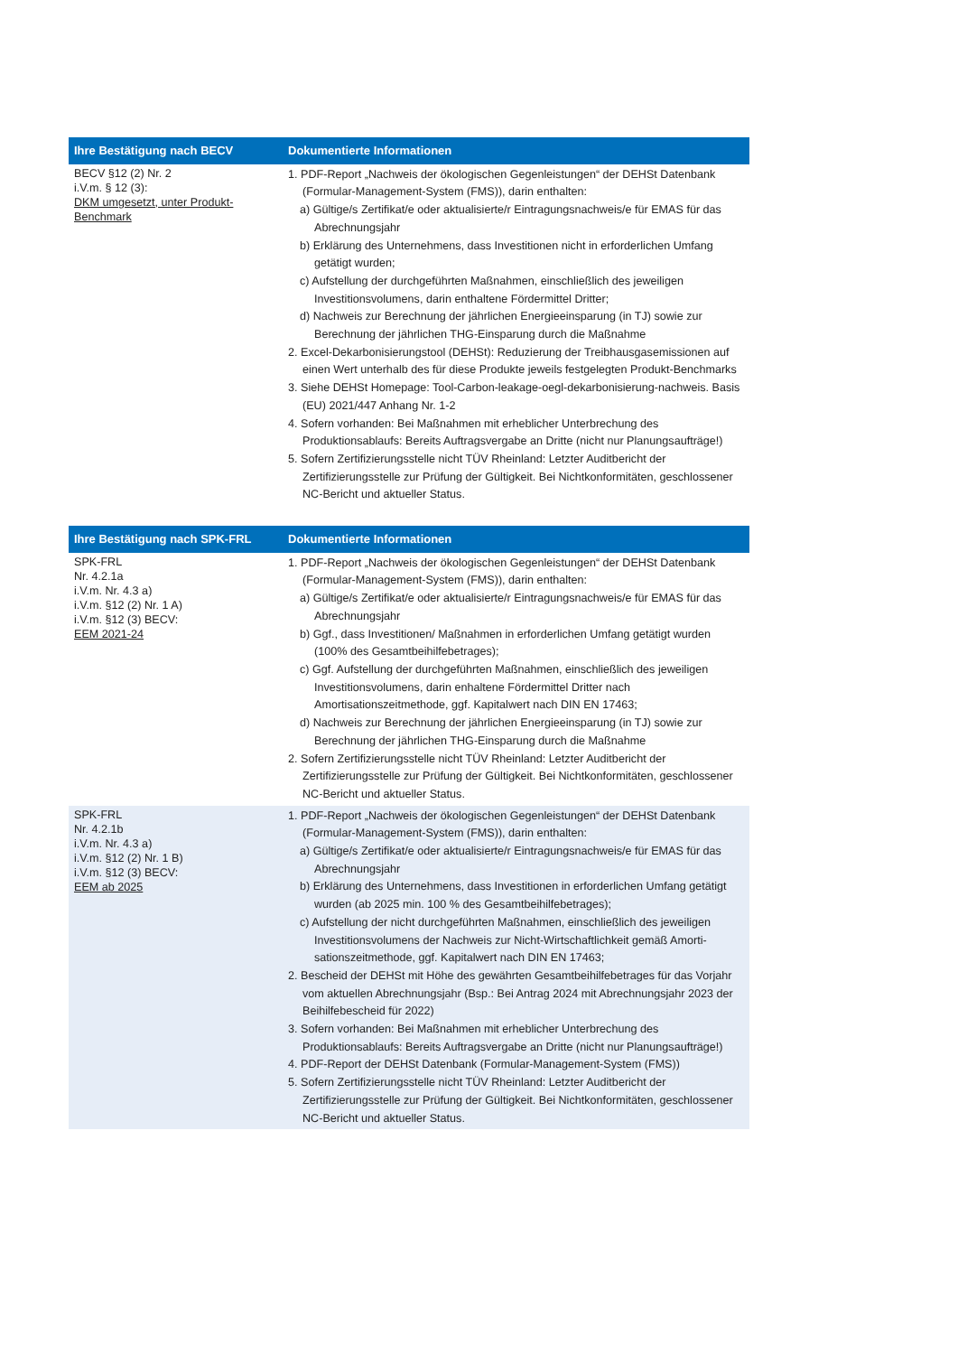| Ihre Bestätigung nach BECV | Dokumentierte Informationen |
| --- | --- |
| BECV §12 (2) Nr. 2 i.V.m. § 12 (3): DKM umgesetzt, unter Produkt-Benchmark | 1. PDF-Report „Nachweis der ökologischen Gegenleistungen“ der DEHSt Datenbank (Formular-Management-System (FMS)), darin enthalten: a) Gültige/s Zertifikat/e oder aktualisierte/r Eintragungsnachweis/e für EMAS für das Abrechnungsjahr b) Erklärung des Unternehmens, dass Investitionen nicht in erforderlichen Umfang getätigt wurden; c) Aufstellung der durchgeführten Maßnahmen, einschließlich des jeweiligen Investitionsvolumens, darin enthaltene Fördermittel Dritter; d) Nachweis zur Berechnung der jährlichen Energieeinsparung (in TJ) sowie zur Berechnung der jährlichen THG-Einsparung durch die Maßnahme 2. Excel-Dekarbonisierungstool (DEHSt): Reduzierung der Treibhausgasemissionen auf einen Wert unterhalb des für diese Produkte jeweils festgelegten Produkt-Benchmarks 3. Siehe DEHSt Homepage: Tool-Carbon-leakage-oegl-dekarbonisierung-nachweis. Basis (EU) 2021/447 Anhang Nr. 1-2 4. Sofern vorhanden: Bei Maßnahmen mit erheblicher Unterbrechung des Produktionsablaufs: Bereits Auftragsvergabe an Dritte (nicht nur Planungsaufträge!) 5. Sofern Zertifizierungsstelle nicht TÜV Rheinland: Letzter Auditbericht der Zertifizierungsstelle zur Prüfung der Gültigkeit. Bei Nichtkonformitäten, geschlossener NC-Bericht und aktueller Status. |
| Ihre Bestätigung nach SPK-FRL | Dokumentierte Informationen |
| --- | --- |
| SPK-FRL Nr. 4.2.1a i.V.m. Nr. 4.3 a) i.V.m. §12 (2) Nr. 1 A) i.V.m. §12 (3) BECV: EEM 2021-24 | 1. PDF-Report „Nachweis der ökologischen Gegenleistungen“ der DEHSt Datenbank (Formular-Management-System (FMS)), darin enthalten: a) Gültige/s Zertifikat/e oder aktualisierte/r Eintragungsnachweis/e für EMAS für das Abrechnungsjahr b) Ggf., dass Investitionen/ Maßnahmen in erforderlichen Umfang getätigt wurden (100% des Gesamtbeihilfebetrages); c) Ggf. Aufstellung der durchgeführten Maßnahmen, einschließlich des jeweiligen Investitionsvolumens, darin enhaltene Fördermittel Dritter nach Amortisationszeitmethode, ggf. Kapitalwert nach DIN EN 17463; d) Nachweis zur Berechnung der jährlichen Energieeinsparung (in TJ) sowie zur Berechnung der jährlichen THG-Einsparung durch die Maßnahme 2. Sofern Zertifizierungsstelle nicht TÜV Rheinland: Letzter Auditbericht der Zertifizierungsstelle zur Prüfung der Gültigkeit. Bei Nichtkonformitäten, geschlossener NC-Bericht und aktueller Status. |
| SPK-FRL Nr. 4.2.1b i.V.m. Nr. 4.3 a) i.V.m. §12 (2) Nr. 1 B) i.V.m. §12 (3) BECV: EEM ab 2025 | 1. PDF-Report „Nachweis der ökologischen Gegenleistungen“ der DEHSt Datenbank (Formular-Management-System (FMS)), darin enthalten: a) Gültige/s Zertifikat/e oder aktualisierte/r Eintragungsnachweis/e für EMAS für das Abrechnungsjahr b) Erklärung des Unternehmens, dass Investitionen in erforderlichen Umfang getätigt wurden (ab 2025 min. 100 % des Gesamtbeihilfebetrages); c) Aufstellung der nicht durchgeführten Maßnahmen, einschließlich des jeweiligen Investitionsvolumens der Nachweis zur Nicht-Wirtschaftlichkeit gemäß Amorti-sationszeitmethode, ggf. Kapitalwert nach DIN EN 17463; 2. Bescheid der DEHSt mit Höhe des gewährten Gesamtbeihilfebetrages für das Vorjahr vom aktuellen Abrechnungsjahr (Bsp.: Bei Antrag 2024 mit Abrechnungsjahr 2023 der Beihilfebescheid für 2022) 3. Sofern vorhanden: Bei Maßnahmen mit erheblicher Unterbrechung des Produktionsablaufs: Bereits Auftragsvergabe an Dritte (nicht nur Planungsaufträge!) 4. PDF-Report der DEHSt Datenbank (Formular-Management-System (FMS)) 5. Sofern Zertifizierungsstelle nicht TÜV Rheinland: Letzter Auditbericht der Zertifizierungsstelle zur Prüfung der Gültigkeit. Bei Nichtkonformitäten, geschlossener NC-Bericht und aktueller Status. |